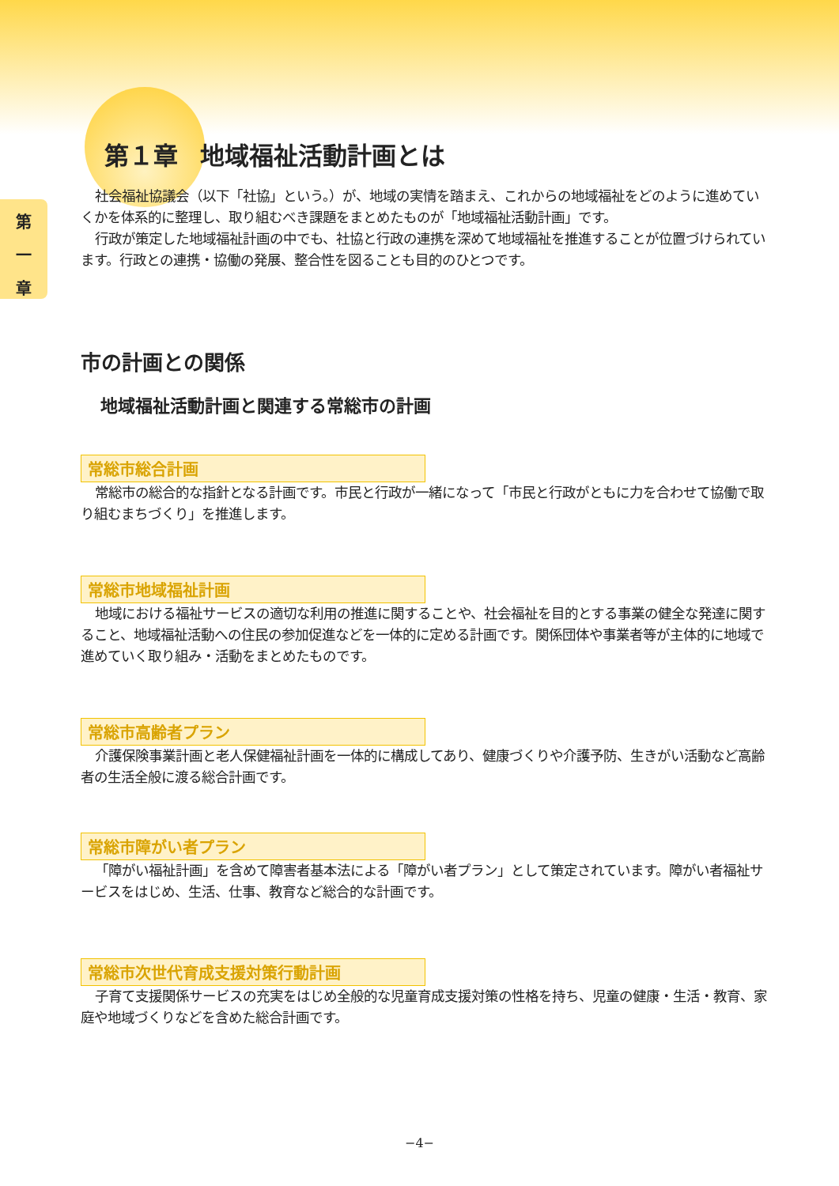第 一 章
第１章 地域福祉活動計画とは
社会福祉協議会（以下「社協」という。）が、地域の実情を踏まえ、これからの地域福祉をどのように進めていくかを体系的に整理し、取り組むべき課題をまとめたものが「地域福祉活動計画」です。
行政が策定した地域福祉計画の中でも、社協と行政の連携を深めて地域福祉を推進することが位置づけられています。行政との連携・協働の発展、整合性を図ることも目的のひとつです。
市の計画との関係
地域福祉活動計画と関連する常総市の計画
常総市総合計画
常総市の総合的な指針となる計画です。市民と行政が一緒になって「市民と行政がともに力を合わせて協働で取り組むまちづくり」を推進します。
常総市地域福祉計画
地域における福祉サービスの適切な利用の推進に関することや、社会福祉を目的とする事業の健全な発達に関すること、地域福祉活動への住民の参加促進などを一体的に定める計画です。関係団体や事業者等が主体的に地域で進めていく取り組み・活動をまとめたものです。
常総市高齢者プラン
介護保険事業計画と老人保健福祉計画を一体的に構成してあり、健康づくりや介護予防、生きがい活動など高齢者の生活全般に渡る総合計画です。
常総市障がい者プラン
「障がい福祉計画」を含めて障害者基本法による「障がい者プラン」として策定されています。障がい者福祉サービスをはじめ、生活、仕事、教育など総合的な計画です。
常総市次世代育成支援対策行動計画
子育て支援関係サービスの充実をはじめ全般的な児童育成支援対策の性格を持ち、児童の健康・生活・教育、家庭や地域づくりなどを含めた総合計画です。
−4−